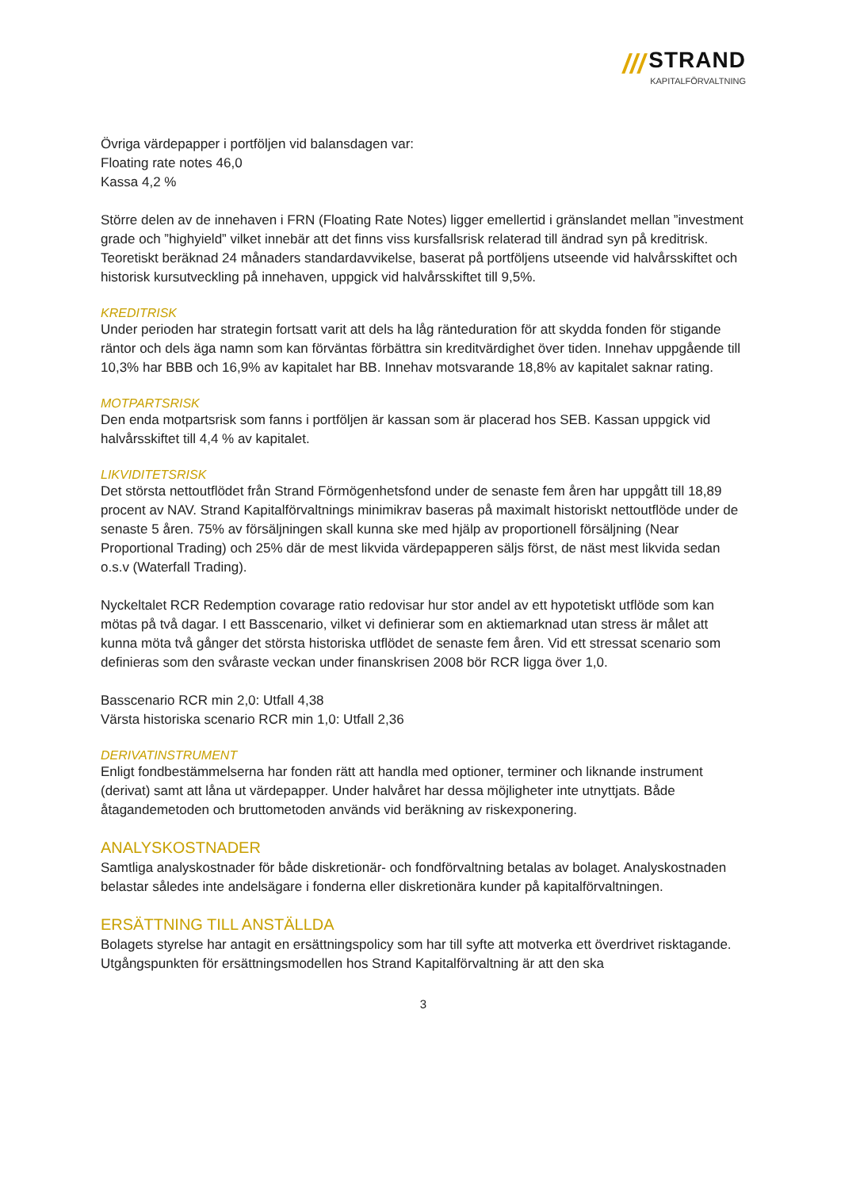/// STRAND
KAPITALFÖRVALTNING
Övriga värdepapper i portföljen vid balansdagen var:
Floating rate notes 46,0
Kassa 4,2 %
Större delen av de innehaven i FRN (Floating Rate Notes) ligger emellertid i gränslandet mellan ”investment grade och ”highyield” vilket innebär att det finns viss kursfallsrisk relaterad till ändrad syn på kreditrisk. Teoretiskt beräknad 24 månaders standardavvikelse, baserat på portföljens utseende vid halvårsskiftet och historisk kursutveckling på innehaven, uppgick vid halvårsskiftet till 9,5%.
KREDITRISK
Under perioden har strategin fortsatt varit att dels ha låg ränteduration för att skydda fonden för stigande räntor och dels äga namn som kan förväntas förbättra sin kreditvärdighet över tiden. Innehav uppgående till 10,3% har BBB och 16,9% av kapitalet har BB. Innehav motsvarande 18,8% av kapitalet saknar rating.
MOTPARTSRISK
Den enda motpartsrisk som fanns i portföljen är kassan som är placerad hos SEB. Kassan uppgick vid halvårsskiftet till 4,4 % av kapitalet.
LIKVIDITETSRISK
Det största nettoutflödet från Strand Förmögenhetsfond under de senaste fem åren har uppgått till 18,89 procent av NAV. Strand Kapitalförvaltnings minimikrav baseras på maximalt historiskt nettoutflöde under de senaste 5 åren. 75% av försäljningen skall kunna ske med hjälp av proportionell försäljning (Near Proportional Trading) och 25% där de mest likvida värdepapperen säljs först, de näst mest likvida sedan o.s.v (Waterfall Trading).
Nyckeltalet RCR Redemption covarage ratio redovisar hur stor andel av ett hypotetiskt utflöde som kan mötas på två dagar. I ett Basscenario, vilket vi definierar som en aktiemarknad utan stress är målet att kunna möta två gånger det största historiska utflödet de senaste fem åren. Vid ett stressat scenario som definieras som den svåraste veckan under finanskrisen 2008 bör RCR ligga över 1,0.
Basscenario RCR min 2,0: Utfall 4,38
Värsta historiska scenario RCR min 1,0: Utfall 2,36
DERIVATINSTRUMENT
Enligt fondbestämmelserna har fonden rätt att handla med optioner, terminer och liknande instrument (derivat) samt att låna ut värdepapper. Under halvåret har dessa möjligheter inte utnyttjats. Både åtagandemetoden och bruttometoden används vid beräkning av riskexponering.
ANALYSKOSTNADER
Samtliga analyskostnader för både diskretionär- och fondförvaltning betalas av bolaget. Analyskostnaden belastar således inte andelsägare i fonderna eller diskretionära kunder på kapitalförvaltningen.
ERSÄTTNING TILL ANSTÄLLDA
Bolagets styrelse har antagit en ersättningspolicy som har till syfte att motverka ett överdrivet risktagande. Utgångspunkten för ersättningsmodellen hos Strand Kapitalförvaltning är att den ska
3